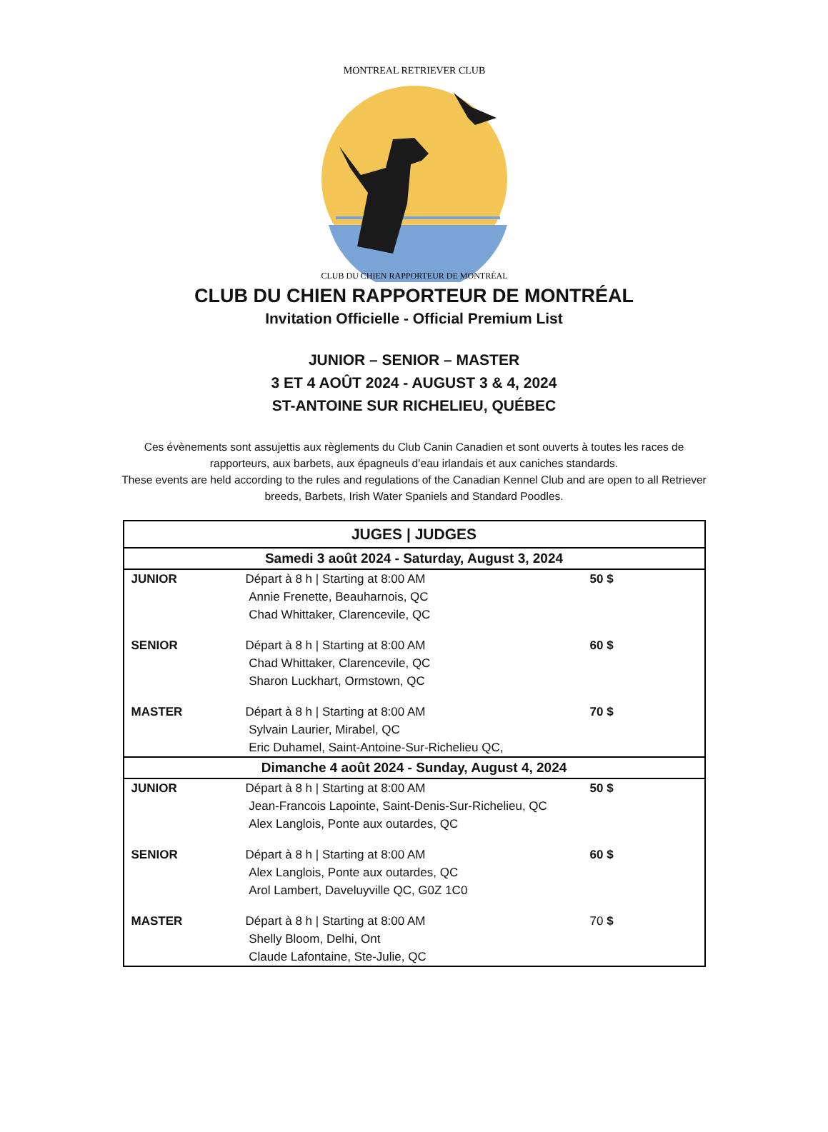MONTREAL RETRIEVER CLUB
CLUB DU CHIEN RAPPORTEUR DE MONTRÉAL
CLUB DU CHIEN RAPPORTEUR DE MONTRÉAL
Invitation Officielle - Official Premium List
JUNIOR – SENIOR – MASTER
3 ET 4 AOÛT 2024 - AUGUST 3 & 4, 2024
ST-ANTOINE SUR RICHELIEU, QUÉBEC
Ces évènements sont assujettis aux règlements du Club Canin Canadien et sont ouverts à toutes les races de rapporteurs, aux barbets, aux épagneuls d’eau irlandais et aux caniches standards.
These events are held according to the rules and regulations of the Canadian Kennel Club and are open to all Retriever breeds, Barbets, Irish Water Spaniels and Standard Poodles.
| JUGES / JUDGES | | |
| --- | --- | --- |
| Samedi 3 août 2024 - Saturday, August 3, 2024 | | |
| JUNIOR | Départ à 8 h / Starting at 8:00 AM Annie Frenette, Beauharnois, QC Chad Whittaker, Clarencevile, QC | 50 $ |
| SENIOR | Départ à 8 h / Starting at 8:00 AM Chad Whittaker, Clarencevile, QC Sharon Luckhart, Ormstown, QC | 60 $ |
| MASTER | Départ à 8 h / Starting at 8:00 AM Sylvain Laurier, Mirabel, QC Eric Duhamel, Saint-Antoine-Sur-Richelieu QC, | 70 $ |
| Dimanche 4 août 2024 - Sunday, August 4, 2024 | | |
| JUNIOR | Départ à 8 h / Starting at 8:00 AM Jean-Francois Lapointe, Saint-Denis-Sur-Richelieu, QC Alex Langlois, Ponte aux outardes, QC | 50 $ |
| SENIOR | Départ à 8 h / Starting at 8:00 AM Alex Langlois, Ponte aux outardes, QC Arol Lambert, Daveluyville QC, G0Z 1C0 | 60 $ |
| MASTER | Départ à 8 h / Starting at 8:00 AM Shelly Bloom, Delhi, Ont Claude Lafontaine, Ste-Julie, QC | 70 $ |